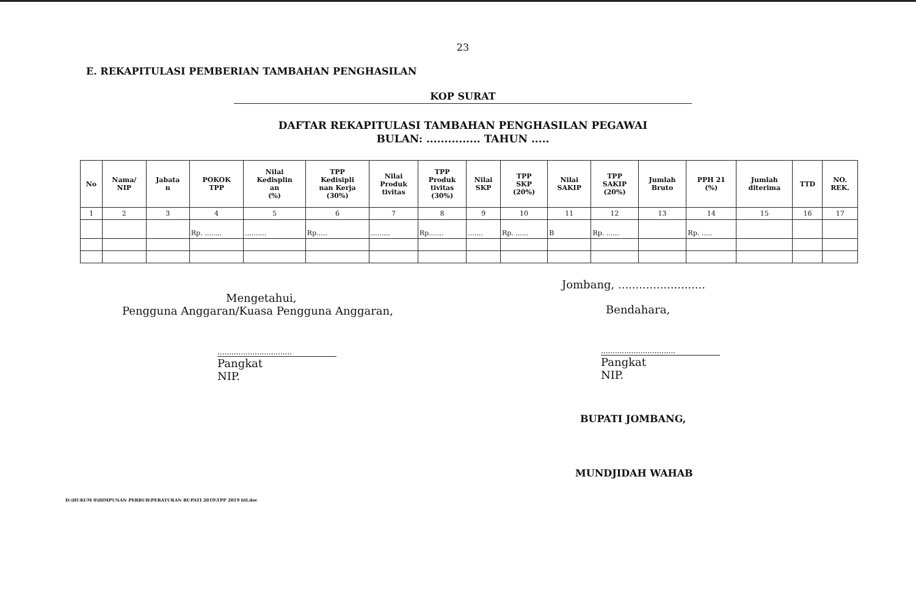23
E. REKAPITULASI PEMBERIAN TAMBAHAN PENGHASILAN
KOP SURAT
DAFTAR REKAPITULASI TAMBAHAN PENGHASILAN PEGAWAI
BULAN: ............... TAHUN .....
| No | Nama/ NIP | Jabata n | POKOK TPP | Nilai Kedisplin an (%) | TPP Kedisipli nan Kerja (30%) | Nilai Produk tivitas | TPP Produk tivitas (30%) | Nilai SKP | TPP SKP (20%) | Nilai SAKIP | TPP SAKIP (20%) | Jumlah Bruto | PPH 21 (%) | Jumlah diterima | TTD | NO. REK. |
| --- | --- | --- | --- | --- | --- | --- | --- | --- | --- | --- | --- | --- | --- | --- | --- | --- |
| 1 | 2 | 3 | 4 | 5 | 6 | 7 | 8 | 9 | 10 | 11 | 12 | 13 | 14 | 15 | 16 | 17 |
| | | | Rp. ........ | .......... | Rp..... | ......... | Rp....... | ....... | Rp. ...... | B | Rp. ...... | | Rp. ..... | | | |
Mengetahui,
Pengguna Anggaran/Kuasa Pengguna Anggaran,
................................
Pangkat
NIP.
Jombang, .........................
Bendahara,
................................
Pangkat
NIP.
BUPATI JOMBANG,
MUNDJIDAH WAHAB
D:\HUKUM 0\HIMPUNAN PERBUB\PERATURAN BUPATI 2019\TPP 2019 btl.doc